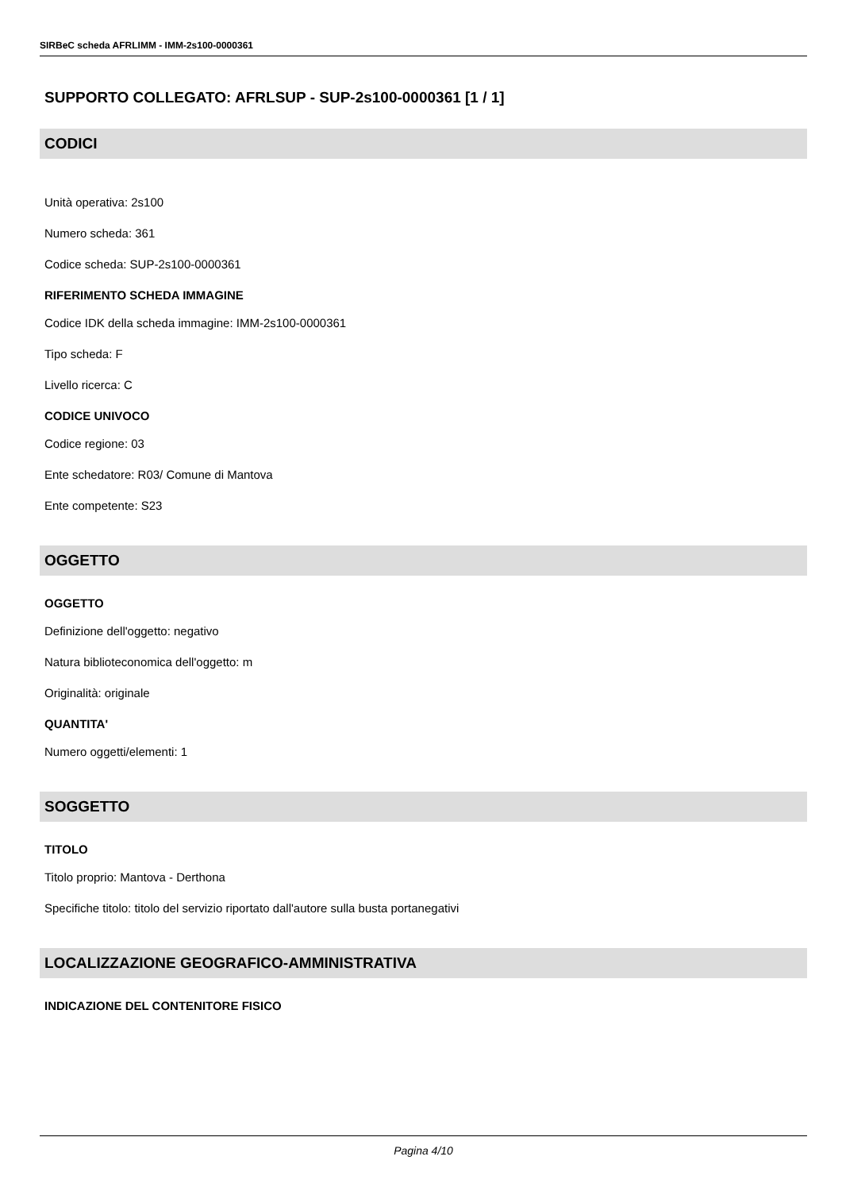SIRBeC scheda AFRLIMM - IMM-2s100-0000361
SUPPORTO COLLEGATO: AFRLSUP - SUP-2s100-0000361 [1 / 1]
CODICI
Unità operativa: 2s100
Numero scheda: 361
Codice scheda: SUP-2s100-0000361
RIFERIMENTO SCHEDA IMMAGINE
Codice IDK della scheda immagine: IMM-2s100-0000361
Tipo scheda: F
Livello ricerca: C
CODICE UNIVOCO
Codice regione: 03
Ente schedatore: R03/ Comune di Mantova
Ente competente: S23
OGGETTO
OGGETTO
Definizione dell'oggetto: negativo
Natura biblioteconomica dell'oggetto: m
Originalità: originale
QUANTITA'
Numero oggetti/elementi: 1
SOGGETTO
TITOLO
Titolo proprio: Mantova - Derthona
Specifiche titolo: titolo del servizio riportato dall'autore sulla busta portanegativi
LOCALIZZAZIONE GEOGRAFICO-AMMINISTRATIVA
INDICAZIONE DEL CONTENITORE FISICO
Pagina 4/10